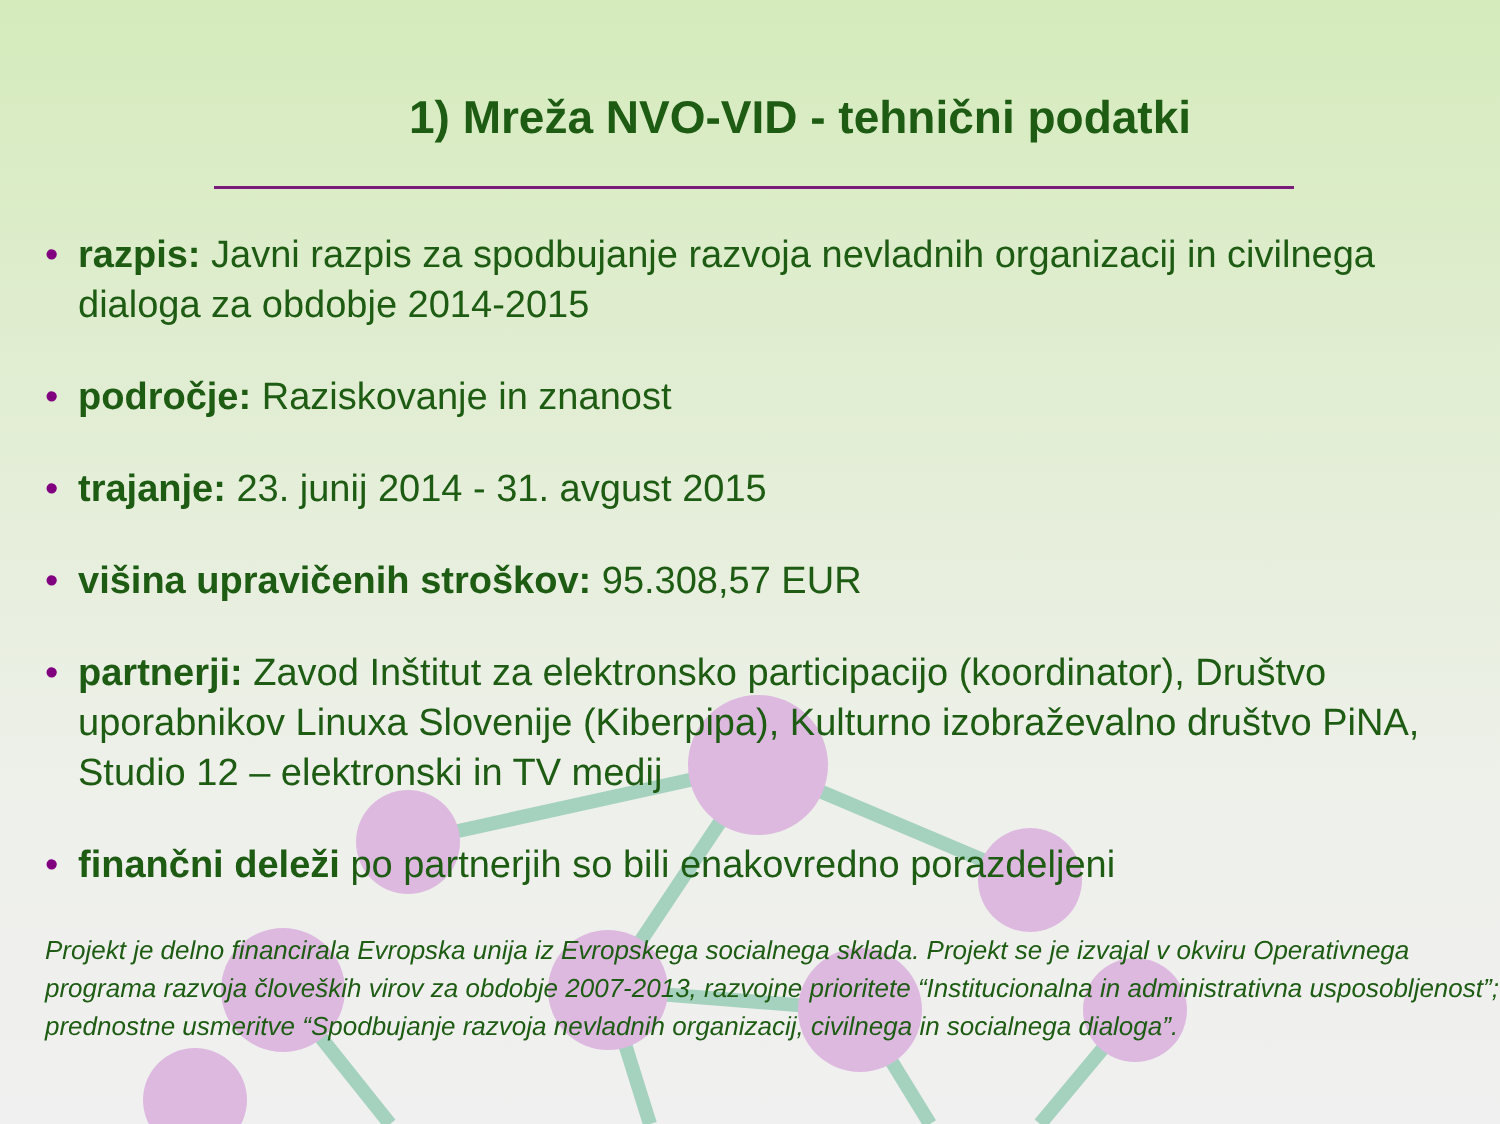1) Mreža NVO-VID - tehnični podatki
• razpis: Javni razpis za spodbujanje razvoja nevladnih organizacij in civilnega dialoga za obdobje 2014-2015
• področje: Raziskovanje in znanost
• trajanje: 23. junij 2014 - 31. avgust 2015
• višina upravičenih stroškov: 95.308,57 EUR
• partnerji: Zavod Inštitut za elektronsko participacijo (koordinator), Društvo uporabnikov Linuxa Slovenije (Kiberpipa), Kulturno izobraževalno društvo PiNA, Studio 12 – elektronski in TV medij
• finančni deleži po partnerjih so bili enakovredno porazdeljeni
Projekt je delno financirala Evropska unija iz Evropskega socialnega sklada. Projekt se je izvajal v okviru Operativnega programa razvoja človeških virov za obdobje 2007-2013, razvojne prioritete “Institucionalna in administrativna usposobljenost”; prednostne usmeritve “Spodbujanje razvoja nevladnih organizacij, civilnega in socialnega dialoga”.